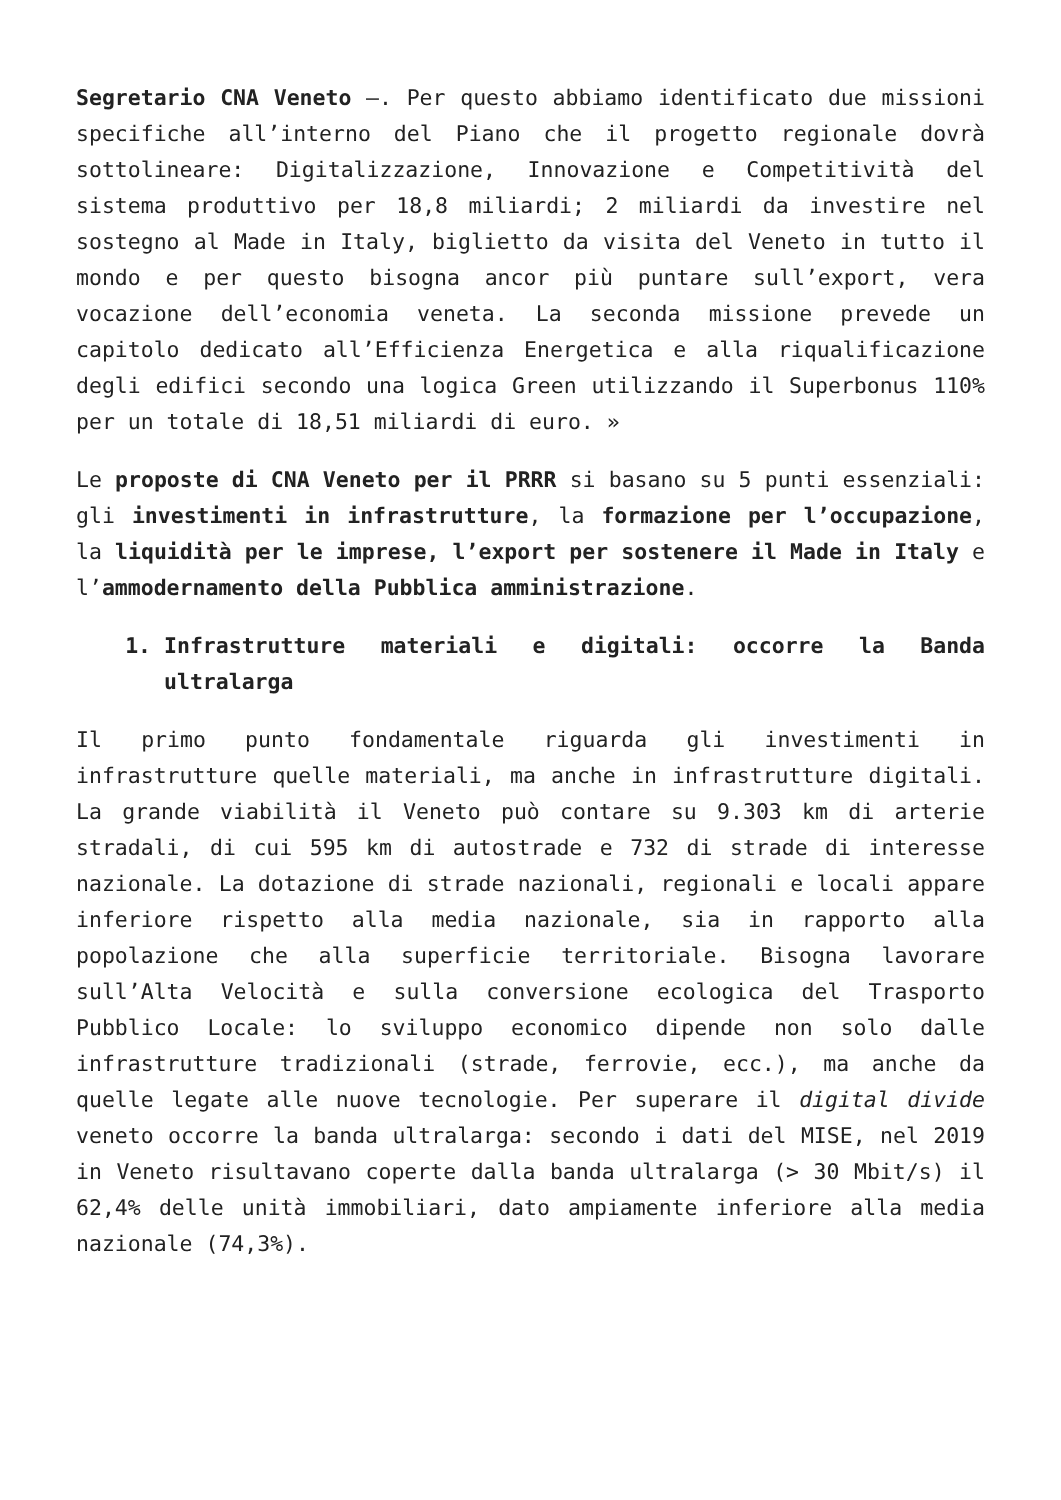Segretario CNA Veneto –. Per questo abbiamo identificato due missioni specifiche all’interno del Piano che il progetto regionale dovrà sottolineare: Digitalizzazione, Innovazione e Competitività del sistema produttivo per 18,8 miliardi; 2 miliardi da investire nel sostegno al Made in Italy, biglietto da visita del Veneto in tutto il mondo e per questo bisogna ancor più puntare sull’export, vera vocazione dell’economia veneta. La seconda missione prevede un capitolo dedicato all’Efficienza Energetica e alla riqualificazione degli edifici secondo una logica Green utilizzando il Superbonus 110% per un totale di 18,51 miliardi di euro. »
Le proposte di CNA Veneto per il PRRR si basano su 5 punti essenziali: gli investimenti in infrastrutture, la formazione per l’occupazione, la liquidità per le imprese, l’export per sostenere il Made in Italy e l’ammodernamento della Pubblica amministrazione.
1. Infrastrutture materiali e digitali: occorre la Banda ultralarga
Il primo punto fondamentale riguarda gli investimenti in infrastrutture quelle materiali, ma anche in infrastrutture digitali. La grande viabilità il Veneto può contare su 9.303 km di arterie stradali, di cui 595 km di autostrade e 732 di strade di interesse nazionale. La dotazione di strade nazionali, regionali e locali appare inferiore rispetto alla media nazionale, sia in rapporto alla popolazione che alla superficie territoriale. Bisogna lavorare sull’Alta Velocità e sulla conversione ecologica del Trasporto Pubblico Locale: lo sviluppo economico dipende non solo dalle infrastrutture tradizionali (strade, ferrovie, ecc.), ma anche da quelle legate alle nuove tecnologie. Per superare il digital divide veneto occorre la banda ultralarga: secondo i dati del MISE, nel 2019 in Veneto risultavano coperte dalla banda ultralarga (> 30 Mbit/s) il 62,4% delle unità immobiliari, dato ampiamente inferiore alla media nazionale (74,3%).